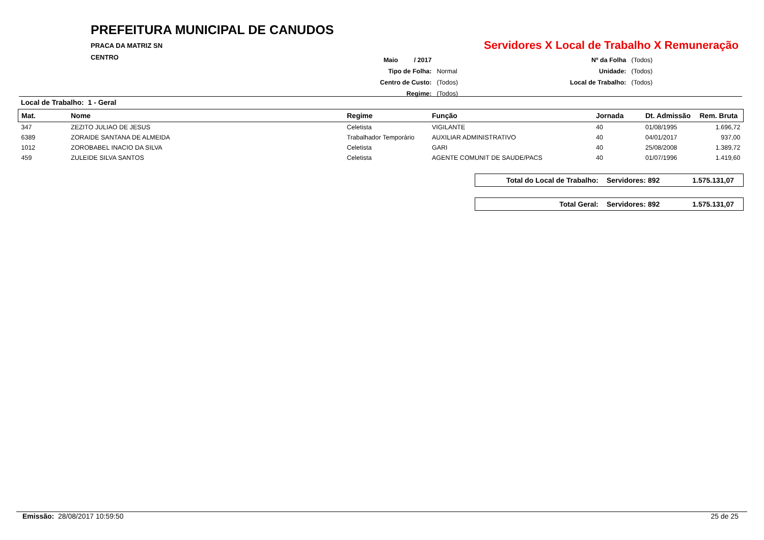PREFEITURA MUNICIPAL DE CANUDOS
PRACA DA MATRIZ SN
CENTRO
Servidores X Local de Trabalho X Remuneração
| Maio / 2017 | | | Nº da Folha | (Todos) |
| Tipo de Folha: | Normal | | Unidade: | (Todos) |
| Centro de Custo: | (Todos) | | Local de Trabalho: | (Todos) |
| Regime: | (Todos) | | | |
Local de Trabalho: 1 - Geral
| Mat. | Nome | Regime | Função | Jornada | Dt. Admissão | Rem. Bruta |
| --- | --- | --- | --- | --- | --- | --- |
| 347 | ZEZITO JULIAO DE JESUS | Celetista | VIGILANTE | 40 | 01/08/1995 | 1.696,72 |
| 6389 | ZORAIDE SANTANA DE ALMEIDA | Trabalhador Temporário | AUXILIAR ADMINISTRATIVO | 40 | 04/01/2017 | 937,00 |
| 1012 | ZOROBABEL INACIO DA SILVA | Celetista | GARI | 40 | 25/08/2008 | 1.389,72 |
| 459 | ZULEIDE SILVA SANTOS | Celetista | AGENTE COMUNIT DE SAUDE/PACS | 40 | 01/07/1996 | 1.419,60 |
Total do Local de Trabalho: Servidores: 892 1.575.131,07
Total Geral: Servidores: 892 1.575.131,07
Emissão: 28/08/2017 10:59:50 25 de 25